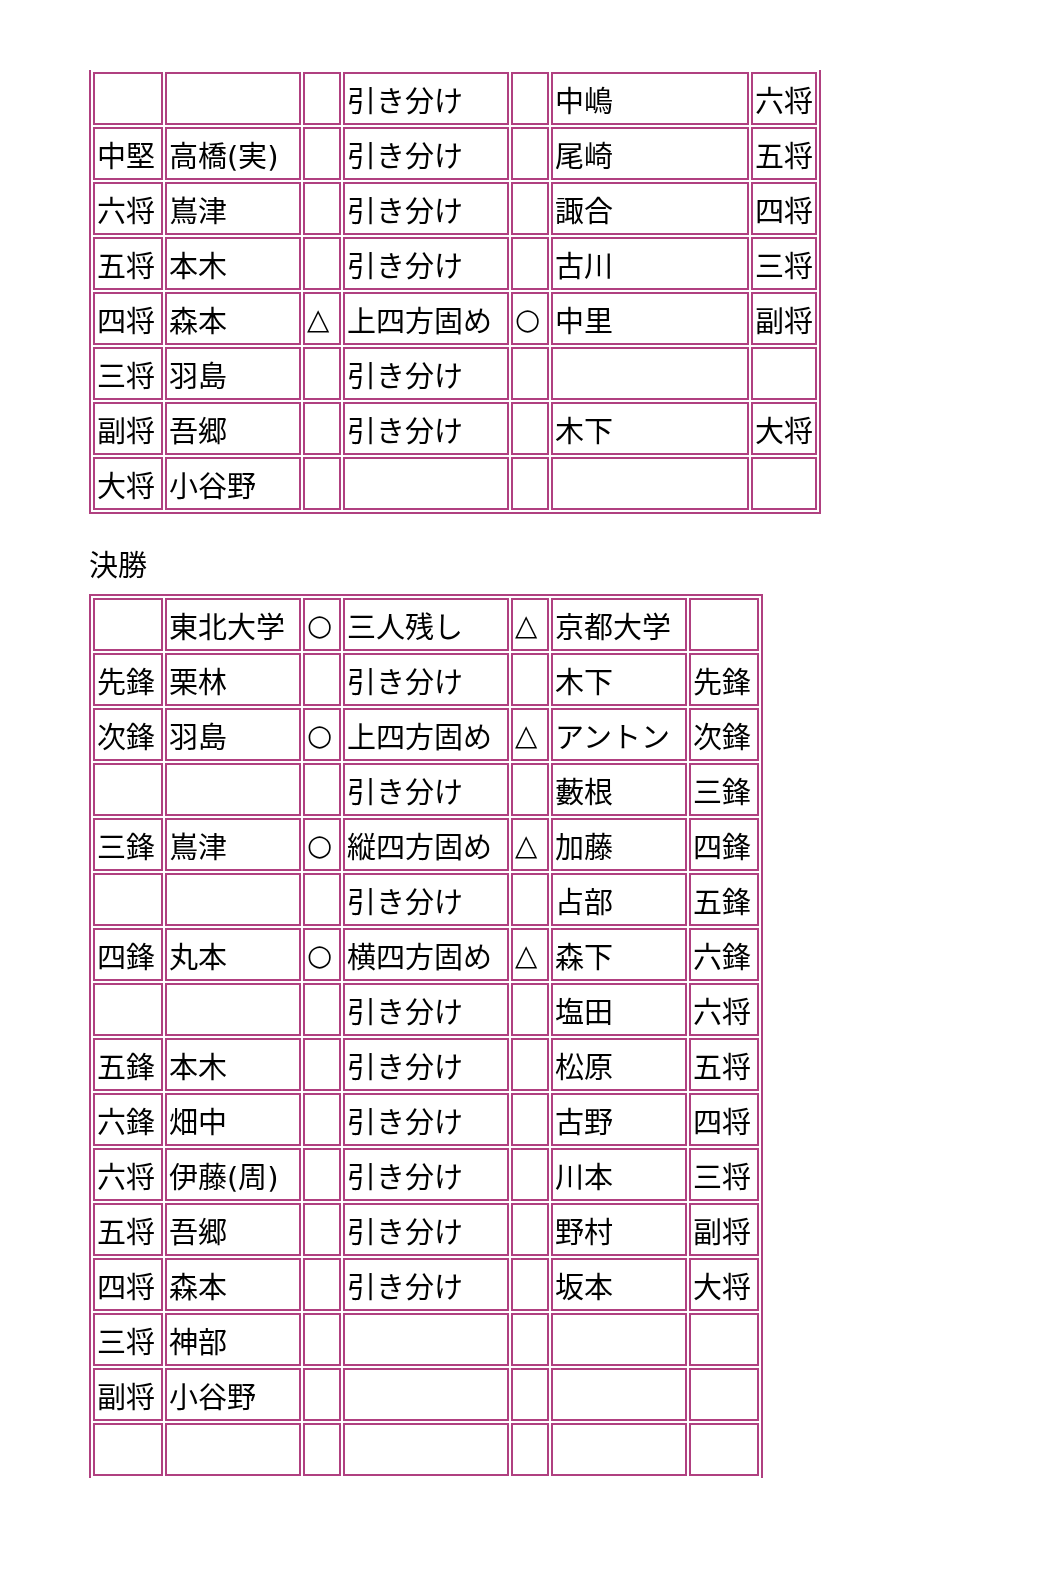| | | | 引き分け | | 中嶋 | 六将 |
| 中堅 | 高橋(実) | | 引き分け | | 尾崎 | 五将 |
| 六将 | 嶌津 | | 引き分け | | 諏合 | 四将 |
| 五将 | 本木 | | 引き分け | | 古川 | 三将 |
| 四将 | 森本 | △ | 上四方固め | ○ | 中里 | 副将 |
| 三将 | 羽島 | | 引き分け | | | |
| 副将 | 吾郷 | | 引き分け | | 木下 | 大将 |
| 大将 | 小谷野 | | | | | |
決勝
| | 東北大学 | ○ | 三人残し | △ | 京都大学 | |
| 先鋒 | 栗林 | | 引き分け | | 木下 | 先鋒 |
| 次鋒 | 羽島 | ○ | 上四方固め | △ | アントン | 次鋒 |
| | | | 引き分け | | 藪根 | 三鋒 |
| 三鋒 | 嶌津 | ○ | 縦四方固め | △ | 加藤 | 四鋒 |
| | | | 引き分け | | 占部 | 五鋒 |
| 四鋒 | 丸本 | ○ | 横四方固め | △ | 森下 | 六鋒 |
| | | | 引き分け | | 塩田 | 六将 |
| 五鋒 | 本木 | | 引き分け | | 松原 | 五将 |
| 六鋒 | 畑中 | | 引き分け | | 古野 | 四将 |
| 六将 | 伊藤(周) | | 引き分け | | 川本 | 三将 |
| 五将 | 吾郷 | | 引き分け | | 野村 | 副将 |
| 四将 | 森本 | | 引き分け | | 坂本 | 大将 |
| 三将 | 神部 | | | | | |
| 副将 | 小谷野 | | | | | |